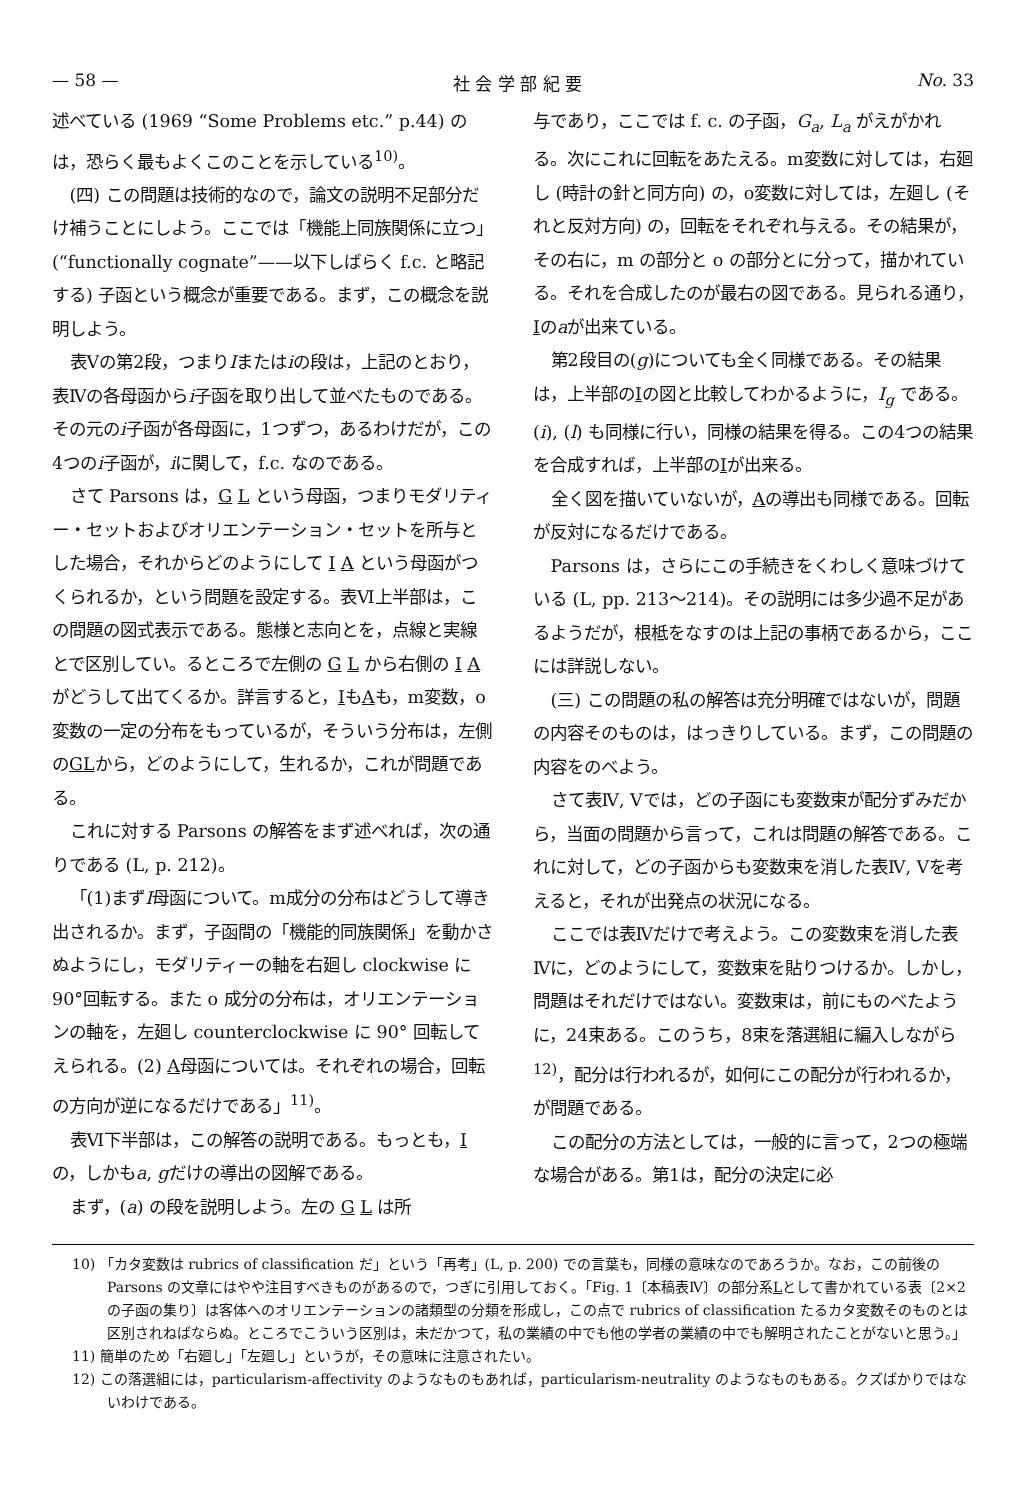— 58 — 社 会 学 部 紀 要 No. 33
述べている (1969 “Some Problems etc.” p.44) のは，恐らく最もよくこのことを示している<sup>10)</sup>。
(四) この問題は技術的なので，論文の説明不足部分だけ補うことにしよう。ここでは「機能上同族関係に立つ」(“functionally cognate”——以下しばらく f.c. と略記する) 子函という概念が重要である。まず，この概念を説明しよう。
表Ⅴの第2段，つまりIまたはiの段は，上記のとおり，表Ⅳの各母函からi子函を取り出して並べたものである。その元のi子函が各母函に，1つずつ，あるわけだが，この4つのi子函が，iに関して，f.c. なのである。
さて Parsons は，G L という母函，つまりモダリティー・セットおよびオリエンテーション・セットを所与とした場合，それからどのようにして I A という母函がつくられるか，という問題を設定する。表Ⅵ上半部は，この問題の図式表示である。態様と志向とを，点線と実線とで区別してい。るところで左側の G L から右側の I A がどうして出てくるか。詳言すると，IもAも，m変数，o変数の一定の分布をもっているが，そういう分布は，左側のGLから，どのようにして，生れるか，これが問題である。
これに対する Parsons の解答をまず述べれば，次の通りである (L, p. 212)。
「(1)まずI母函について。m成分の分布はどうして導き出されるか。まず，子函間の「機能的同族関係」を動かさぬようにし，モダリティーの軸を右廻し clockwise に90°回転する。また o 成分の分布は，オリエンテーションの軸を，左廻し counterclockwise に 90° 回転してえられる。(2) A母函については。それぞれの場合，回転の方向が逆になるだけである」<sup>11)</sup>。
表Ⅵ下半部は，この解答の説明である。もっとも，Iの，しかもa, gだけの導出の図解である。
まず，(a) の段を説明しよう。左の G L は所
与であり，ここでは f. c. の子函，G<sub>a</sub>, L<sub>a</sub> がえがかれる。次にこれに回転をあたえる。m変数に対しては，右廻し (時計の針と同方向) の，o変数に対しては，左廻し (それと反対方向) の，回転をそれぞれ与える。その結果が，その右に，m の部分と o の部分とに分って，描かれている。それを合成したのが最右の図である。見られる通り，Iのaが出来ている。
第2段目の(g)についても全く同様である。その結果は，上半部のIの図と比較してわかるように，I<sub>g</sub> である。(i), (l) も同様に行い，同様の結果を得る。この4つの結果を合成すれば，上半部のIが出来る。
全く図を描いていないが，Aの導出も同様である。回転が反対になるだけである。
Parsons は，さらにこの手続きをくわしく意味づけている (L, pp. 213～214)。その説明には多少過不足があるようだが，根柢をなすのは上記の事柄であるから，ここには詳説しない。
(三) この問題の私の解答は充分明確ではないが，問題の内容そのものは，はっきりしている。まず，この問題の内容をのべよう。
さて表Ⅳ, Ⅴでは，どの子函にも変数束が配分ずみだから，当面の問題から言って，これは問題の解答である。これに対して，どの子函からも変数束を消した表Ⅳ, Ⅴを考えると，それが出発点の状況になる。
ここでは表Ⅳだけで考えよう。この変数束を消した表Ⅳに，どのようにして，変数束を貼りつけるか。しかし，問題はそれだけではない。変数束は，前にものべたように，24束ある。このうち，8束を落選組に編入しながら<sup>12)</sup>，配分は行われるが，如何にこの配分が行われるか，が問題である。
この配分の方法としては，一般的に言って，2つの極端な場合がある。第1は，配分の決定に必
10) 「カタ変数は rubrics of classification だ」という「再考」(L, p. 200) での言葉も，同様の意味なのであろうか。なお，この前後の Parsons の文章にはやや注目すべきものがあるので，つぎに引用しておく。「Fig. 1〔本稿表Ⅳ〕の部分系Lとして書かれている表〔2×2の子函の集り〕は客体へのオリエンテーションの諸類型の分類を形成し，この点で rubrics of classification たるカタ変数そのものとは区別されねばならぬ。ところでこういう区別は，未だかつて，私の業績の中でも他の学者の業績の中でも解明されたことがないと思う。」
11) 簡単のため「右廻し」「左廻し」というが，その意味に注意されたい。
12) この落選組には，particularism-affectivity のようなものもあれば，particularism-neutrality のようなものもある。クズばかりではないわけである。